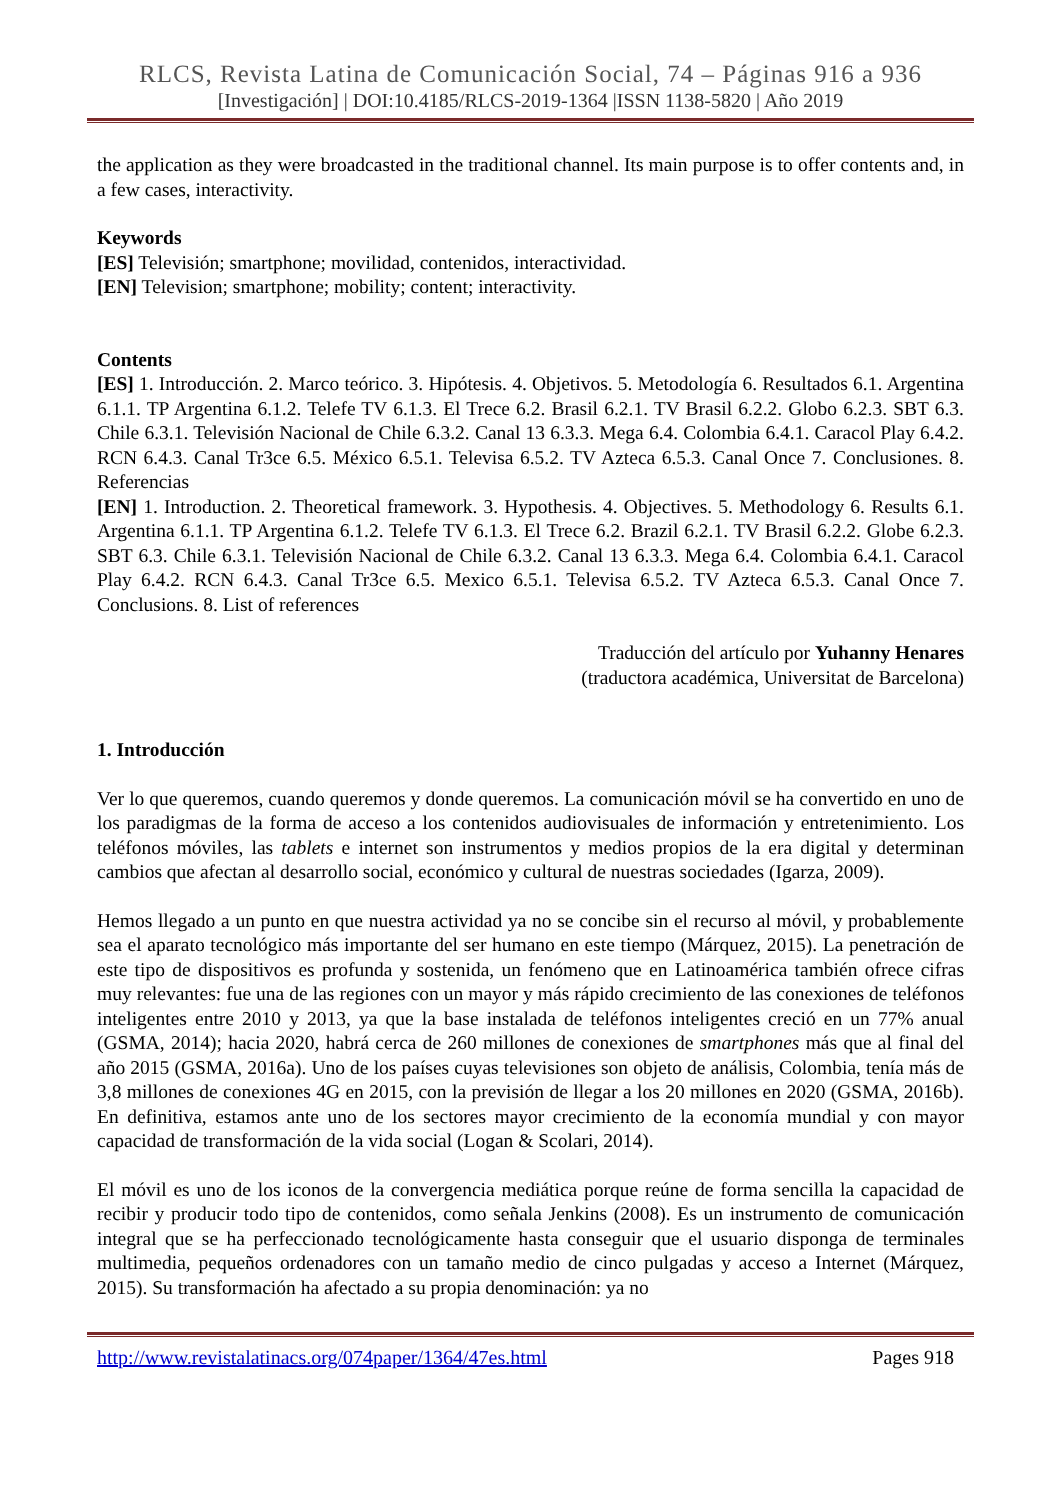RLCS, Revista Latina de Comunicación Social, 74 – Páginas 916 a 936
[Investigación] | DOI:10.4185/RLCS-2019-1364 |ISSN 1138-5820 | Año 2019
the application as they were broadcasted in the traditional channel. Its main purpose is to offer contents and, in a few cases, interactivity.
Keywords
[ES] Televisión; smartphone; movilidad, contenidos, interactividad.
[EN] Television; smartphone; mobility; content; interactivity.
Contents
[ES] 1. Introducción. 2. Marco teórico. 3. Hipótesis. 4. Objetivos. 5. Metodología 6. Resultados 6.1. Argentina 6.1.1. TP Argentina 6.1.2. Telefe TV 6.1.3. El Trece 6.2. Brasil 6.2.1. TV Brasil 6.2.2. Globo 6.2.3. SBT 6.3. Chile 6.3.1. Televisión Nacional de Chile 6.3.2. Canal 13 6.3.3. Mega 6.4. Colombia 6.4.1. Caracol Play 6.4.2. RCN 6.4.3. Canal Tr3ce 6.5. México 6.5.1. Televisa 6.5.2. TV Azteca 6.5.3. Canal Once 7. Conclusiones. 8. Referencias
[EN] 1. Introduction. 2. Theoretical framework. 3. Hypothesis. 4. Objectives. 5. Methodology 6. Results 6.1. Argentina 6.1.1. TP Argentina 6.1.2. Telefe TV 6.1.3. El Trece 6.2. Brazil 6.2.1. TV Brasil 6.2.2. Globe 6.2.3. SBT 6.3. Chile 6.3.1. Televisión Nacional de Chile 6.3.2. Canal 13 6.3.3. Mega 6.4. Colombia 6.4.1. Caracol Play 6.4.2. RCN 6.4.3. Canal Tr3ce 6.5. Mexico 6.5.1. Televisa 6.5.2. TV Azteca 6.5.3. Canal Once 7. Conclusions. 8. List of references
Traducción del artículo por Yuhanny Henares
(traductora académica, Universitat de Barcelona)
1. Introducción
Ver lo que queremos, cuando queremos y donde queremos. La comunicación móvil se ha convertido en uno de los paradigmas de la forma de acceso a los contenidos audiovisuales de información y entretenimiento. Los teléfonos móviles, las tablets e internet son instrumentos y medios propios de la era digital y determinan cambios que afectan al desarrollo social, económico y cultural de nuestras sociedades (Igarza, 2009).
Hemos llegado a un punto en que nuestra actividad ya no se concibe sin el recurso al móvil, y probablemente sea el aparato tecnológico más importante del ser humano en este tiempo (Márquez, 2015). La penetración de este tipo de dispositivos es profunda y sostenida, un fenómeno que en Latinoamérica también ofrece cifras muy relevantes: fue una de las regiones con un mayor y más rápido crecimiento de las conexiones de teléfonos inteligentes entre 2010 y 2013, ya que la base instalada de teléfonos inteligentes creció en un 77% anual (GSMA, 2014); hacia 2020, habrá cerca de 260 millones de conexiones de smartphones más que al final del año 2015 (GSMA, 2016a). Uno de los países cuyas televisiones son objeto de análisis, Colombia, tenía más de 3,8 millones de conexiones 4G en 2015, con la previsión de llegar a los 20 millones en 2020 (GSMA, 2016b). En definitiva, estamos ante uno de los sectores mayor crecimiento de la economía mundial y con mayor capacidad de transformación de la vida social (Logan & Scolari, 2014).
El móvil es uno de los iconos de la convergencia mediática porque reúne de forma sencilla la capacidad de recibir y producir todo tipo de contenidos, como señala Jenkins (2008). Es un instrumento de comunicación integral que se ha perfeccionado tecnológicamente hasta conseguir que el usuario disponga de terminales multimedia, pequeños ordenadores con un tamaño medio de cinco pulgadas y acceso a Internet (Márquez, 2015). Su transformación ha afectado a su propia denominación: ya no
http://www.revistalatinacs.org/074paper/1364/47es.html Pages 918